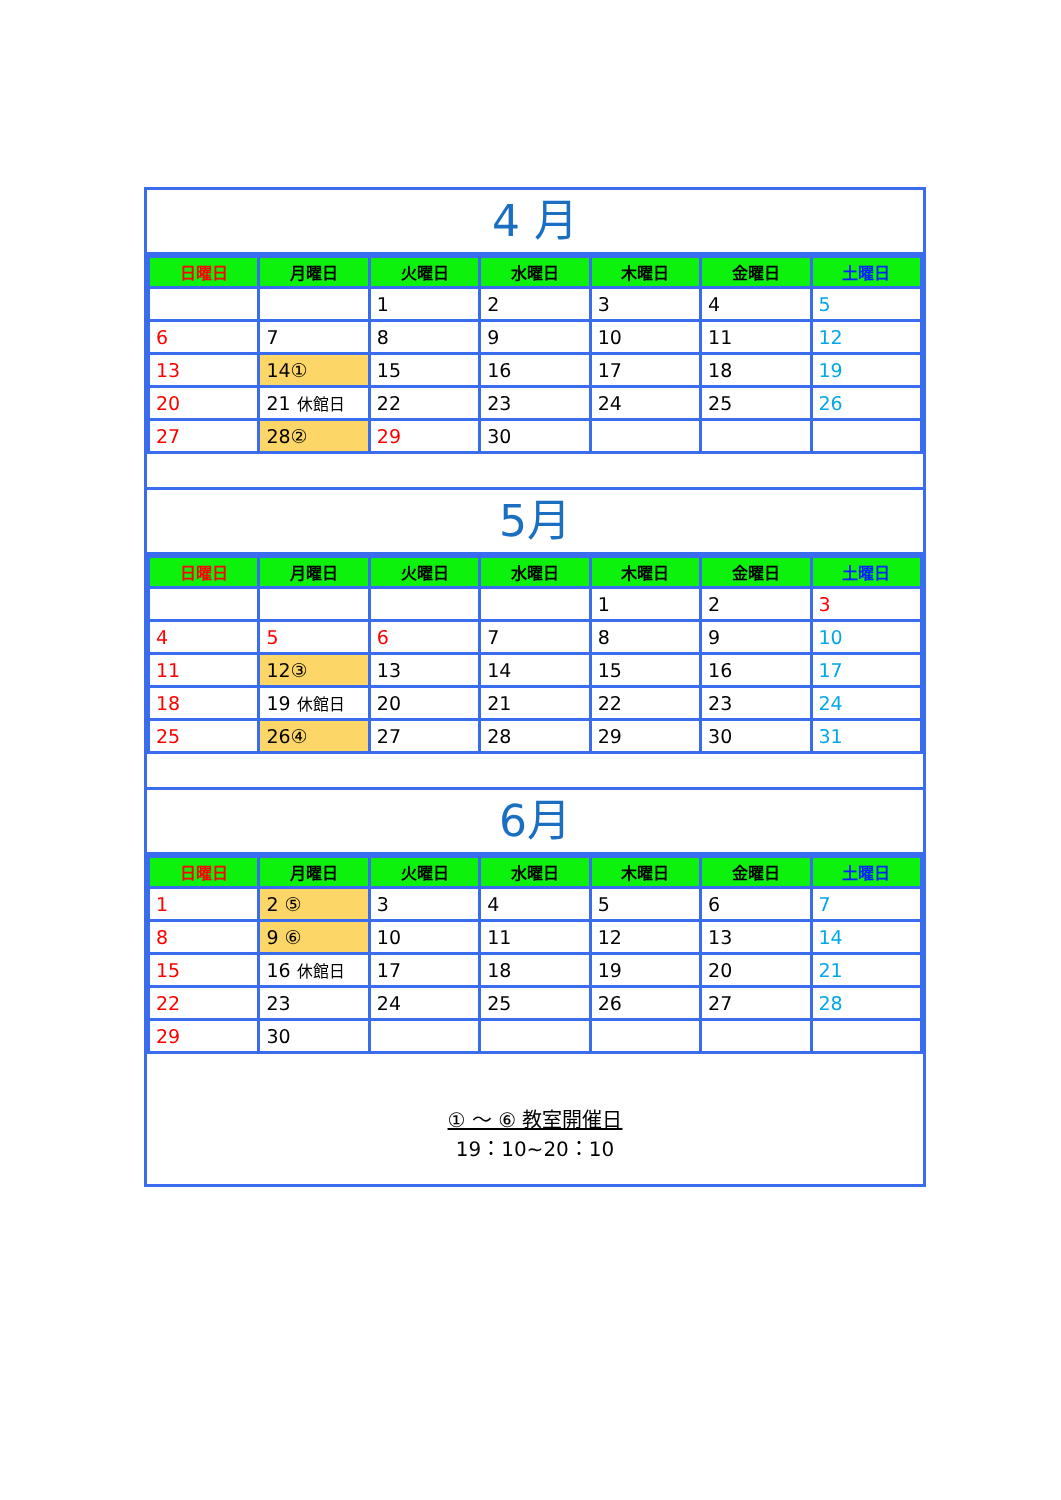4 月
| 日曜日 | 月曜日 | 火曜日 | 水曜日 | 木曜日 | 金曜日 | 土曜日 |
| --- | --- | --- | --- | --- | --- | --- |
| | | 1 | 2 | 3 | 4 | 5 |
| 6 | 7 | 8 | 9 | 10 | 11 | 12 |
| 13 | 14① | 15 | 16 | 17 | 18 | 19 |
| 20 | 21 休館日 | 22 | 23 | 24 | 25 | 26 |
| 27 | 28② | 29 | 30 | | | |
5月
| 日曜日 | 月曜日 | 火曜日 | 水曜日 | 木曜日 | 金曜日 | 土曜日 |
| --- | --- | --- | --- | --- | --- | --- |
| | | | | 1 | 2 | 3 |
| 4 | 5 | 6 | 7 | 8 | 9 | 10 |
| 11 | 12③ | 13 | 14 | 15 | 16 | 17 |
| 18 | 19 休館日 | 20 | 21 | 22 | 23 | 24 |
| 25 | 26④ | 27 | 28 | 29 | 30 | 31 |
6月
| 日曜日 | 月曜日 | 火曜日 | 水曜日 | 木曜日 | 金曜日 | 土曜日 |
| --- | --- | --- | --- | --- | --- | --- |
| 1 | 2 ⑤ | 3 | 4 | 5 | 6 | 7 |
| 8 | 9 ⑥ | 10 | 11 | 12 | 13 | 14 |
| 15 | 16 休館日 | 17 | 18 | 19 | 20 | 21 |
| 22 | 23 | 24 | 25 | 26 | 27 | 28 |
| 29 | 30 | | | | | |
① ～ ⑥ 教室開催日
19：10~20：10